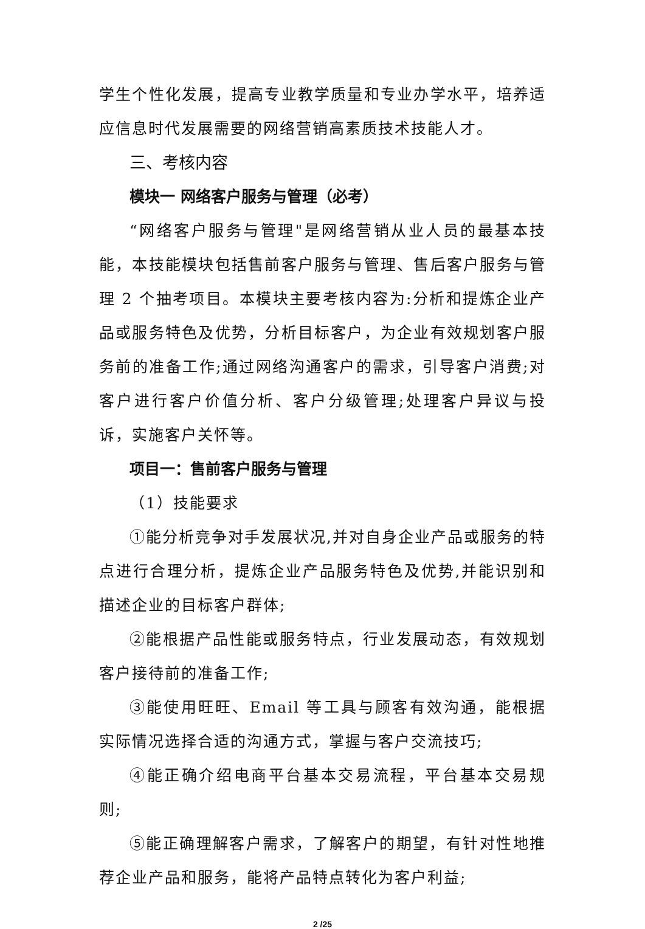学生个性化发展，提高专业教学质量和专业办学水平，培养适应信息时代发展需要的网络营销高素质技术技能人才。
三、考核内容
模块一 网络客户服务与管理（必考）
“网络客户服务与管理"是网络营销从业人员的最基本技能，本技能模块包括售前客户服务与管理、售后客户服务与管理 2 个抽考项目。本模块主要考核内容为:分析和提炼企业产品或服务特色及优势，分析目标客户，为企业有效规划客户服务前的准备工作;通过网络沟通客户的需求，引导客户消费;对客户进行客户价值分析、客户分级管理;处理客户异议与投诉，实施客户关怀等。
项目一：售前客户服务与管理
（1）技能要求
①能分析竞争对手发展状况,并对自身企业产品或服务的特点进行合理分析，提炼企业产品服务特色及优势,并能识别和描述企业的目标客户群体;
②能根据产品性能或服务特点，行业发展动态，有效规划客户接待前的准备工作;
③能使用旺旺、Email 等工具与顾客有效沟通，能根据实际情况选择合适的沟通方式，掌握与客户交流技巧;
④能正确介绍电商平台基本交易流程，平台基本交易规则;
⑤能正确理解客户需求，了解客户的期望，有针对性地推荐企业产品和服务，能将产品特点转化为客户利益;
2 /25